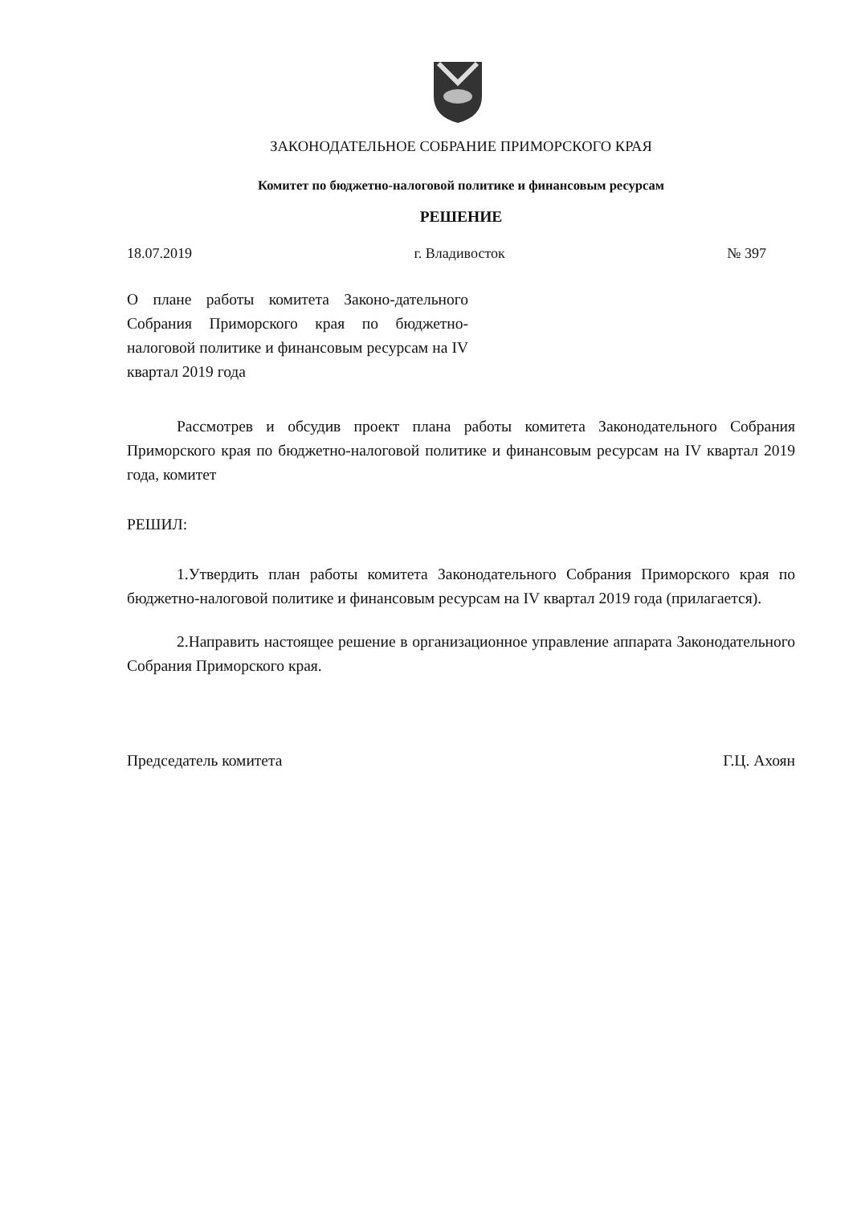ЗАКОНОДАТЕЛЬНОЕ СОБРАНИЕ ПРИМОРСКОГО КРАЯ
Комитет по бюджетно-налоговой политике и финансовым ресурсам
РЕШЕНИЕ
18.07.2019 г. Владивосток № 397
О плане работы комитета Законо-дательного Собрания Приморского края по бюджетно-налоговой политике и финансовым ресурсам на IV квартал 2019 года
Рассмотрев и обсудив проект плана работы комитета Законодательного Собрания Приморского края по бюджетно-налоговой политике и финансовым ресурсам на IV квартал 2019 года, комитет
РЕШИЛ:
1.Утвердить план работы комитета Законодательного Собрания Приморского края по бюджетно-налоговой политике и финансовым ресурсам на IV квартал 2019 года (прилагается).
2.Направить настоящее решение в организационное управление аппарата Законодательного Собрания Приморского края.
Председатель комитета Г.Ц. Ахоян